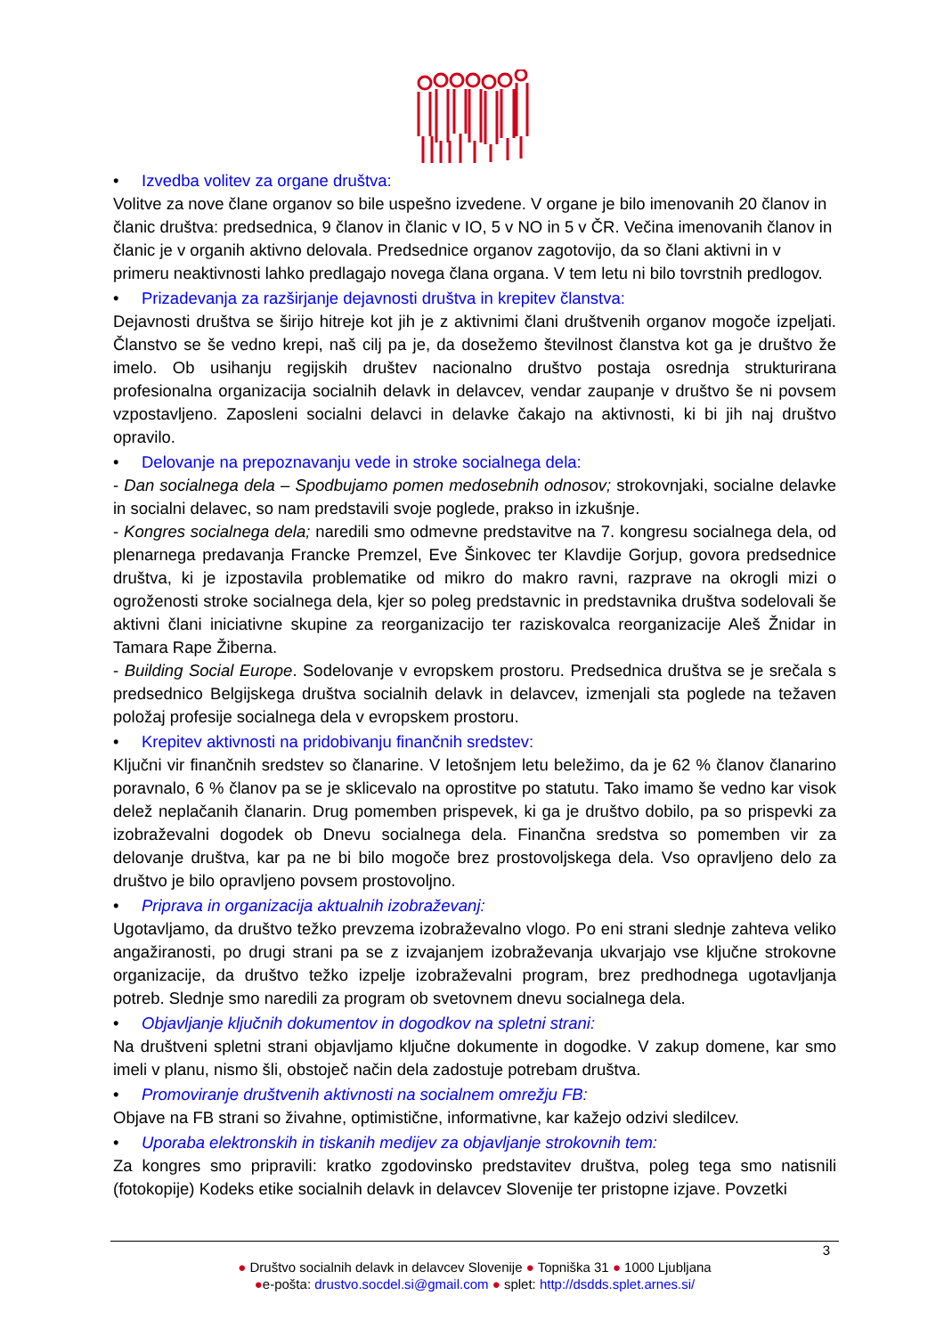• Izvedba volitev za organe društva:
Volitve za nove člane organov so bile uspešno izvedene. V organe je bilo imenovanih 20 članov in članic društva: predsednica, 9 članov in članic v IO, 5 v NO in 5 v ČR. Večina imenovanih članov in članic je v organih aktivno delovala. Predsednice organov zagotovijo, da so člani aktivni in v primeru neaktivnosti lahko predlagajo novega člana organa. V tem letu ni bilo tovrstnih predlogov.
• Prizadevanja za razširjanje dejavnosti društva in krepitev članstva:
Dejavnosti društva se širijo hitreje kot jih je z aktivnimi člani društvenih organov mogoče izpeljati. Članstvo se še vedno krepi, naš cilj pa je, da dosežemo številnost članstva kot ga je društvo že imelo. Ob usihanju regijskih društev nacionalno društvo postaja osrednja strukturirana profesionalna organizacija socialnih delavk in delavcev, vendar zaupanje v društvo še ni povsem vzpostavljeno. Zaposleni socialni delavci in delavke čakajo na aktivnosti, ki bi jih naj društvo opravilo.
• Delovanje na prepoznavanju vede in stroke socialnega dela:
- Dan socialnega dela – Spodbujamo pomen medosebnih odnosov; strokovnjaki, socialne delavke in socialni delavec, so nam predstavili svoje poglede, prakso in izkušnje.
- Kongres socialnega dela; naredili smo odmevne predstavitve na 7. kongresu socialnega dela, od plenarnega predavanja Francke Premzel, Eve Šinkovec ter Klavdije Gorjup, govora predsednice društva, ki je izpostavila problematike od mikro do makro ravni, razprave na okrogli mizi o ogroženosti stroke socialnega dela, kjer so poleg predstavnic in predstavnika društva sodelovali še aktivni člani iniciativne skupine za reorganizacijo ter raziskovalca reorganizacije Aleš Žnidar in Tamara Rape Žiberna.
- Building Social Europe. Sodelovanje v evropskem prostoru. Predsednica društva se je srečala s predsednico Belgijskega društva socialnih delavk in delavcev, izmenjali sta poglede na težaven položaj profesije socialnega dela v evropskem prostoru.
• Krepitev aktivnosti na pridobivanju finančnih sredstev:
Ključni vir finančnih sredstev so članarine. V letošnjem letu beležimo, da je 62 % članov članarino poravnalo, 6 % članov pa se je sklicevalo na oprostitve po statutu. Tako imamo še vedno kar visok delež neplačanih članarin. Drug pomemben prispevek, ki ga je društvo dobilo, pa so prispevki za izobraževalni dogodek ob Dnevu socialnega dela. Finančna sredstva so pomemben vir za delovanje društva, kar pa ne bi bilo mogoče brez prostovoljskega dela. Vso opravljeno delo za društvo je bilo opravljeno povsem prostovoljno.
• Priprava in organizacija aktualnih izobraževanj:
Ugotavljamo, da društvo težko prevzema izobraževalno vlogo. Po eni strani slednje zahteva veliko angažiranosti, po drugi strani pa se z izvajanjem izobraževanja ukvarjajo vse ključne strokovne organizacije, da društvo težko izpelje izobraževalni program, brez predhodnega ugotavljanja potreb. Slednje smo naredili za program ob svetovnem dnevu socialnega dela.
• Objavljanje ključnih dokumentov in dogodkov na spletni strani:
Na društveni spletni strani objavljamo ključne dokumente in dogodke. V zakup domene, kar smo imeli v planu, nismo šli, obstoječ način dela zadostuje potrebam društva.
• Promoviranje društvenih aktivnosti na socialnem omrežju FB:
Objave na FB strani so živahne, optimistične, informativne, kar kažejo odzivi sledilcev.
• Uporaba elektronskih in tiskanih medijev za objavljanje strokovnih tem:
Za kongres smo pripravili: kratko zgodovinsko predstavitev društva, poleg tega smo natisnili (fotokopije) Kodeks etike socialnih delavk in delavcev Slovenije ter pristopne izjave. Povzetki
3
● Društvo socialnih delavk in delavcev Slovenije ● Topniška 31 ● 1000 Ljubljana
●e-pošta: drustvo.socdel.si@gmail.com ● splet: http://dsdds.splet.arnes.si/